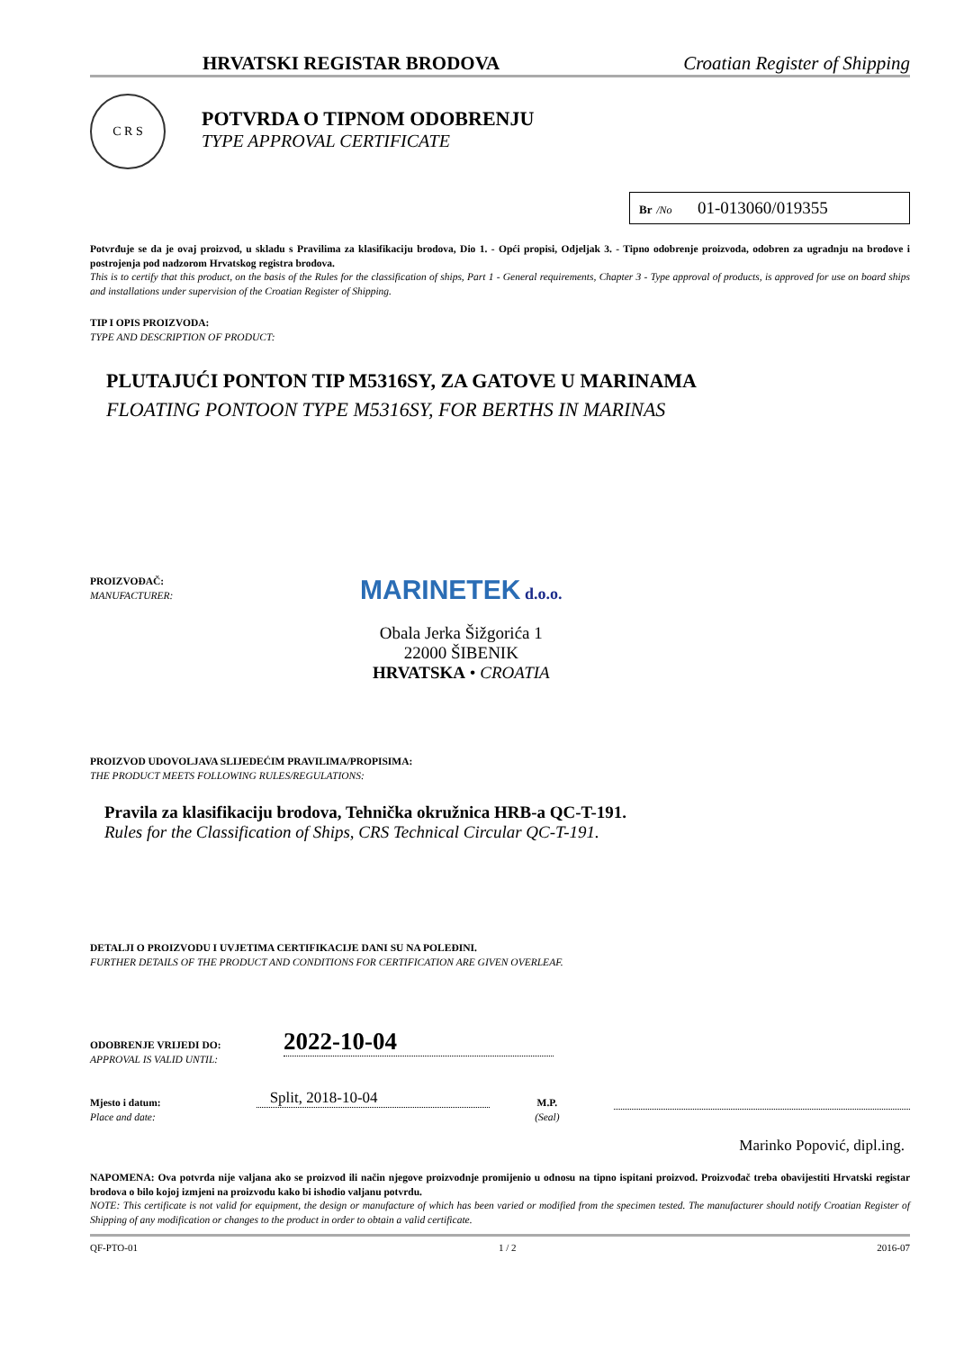HRVATSKI REGISTAR BRODOVA Croatian Register of Shipping
C R S
POTVRDA O TIPNOM ODOBRENJU
TYPE APPROVAL CERTIFICATE
Br /No 01-013060/019355
Potvrđuje se da je ovaj proizvod, u skladu s Pravilima za klasifikaciju brodova, Dio 1. - Opći propisi, Odjeljak 3. - Tipno odobrenje proizvoda, odobren za ugradnju na brodove i postrojenja pod nadzorom Hrvatskog registra brodova.
This is to certify that this product, on the basis of the Rules for the classification of ships, Part 1 - General requirements, Chapter 3 - Type approval of products, is approved for use on board ships and installations under supervision of the Croatian Register of Shipping.
TIP I OPIS PROIZVODA:
TYPE AND DESCRIPTION OF PRODUCT:
PLUTAJUĆI PONTON TIP M5316SY, ZA GATOVE U MARINAMA
FLOATING PONTOON TYPE M5316SY, FOR BERTHS IN MARINAS
PROIZVOĐAČ:
MANUFACTURER:
MARINETEK d.o.o.
Obala Jerka Šižgorića 1
22000 ŠIBENIK
HRVATSKA • CROATIA
PROIZVOD UDOVOLJAVA SLIJEDEĆIM PRAVILIMA/PROPISIMA:
THE PRODUCT MEETS FOLLOWING RULES/REGULATIONS:
Pravila za klasifikaciju brodova, Tehnička okružnica HRB-a QC-T-191.
Rules for the Classification of Ships, CRS Technical Circular QC-T-191.
DETALJI O PROIZVODU I UVJETIMA CERTIFIKACIJE DANI SU NA POLEĐINI.
FURTHER DETAILS OF THE PRODUCT AND CONDITIONS FOR CERTIFICATION ARE GIVEN OVERLEAF.
ODOBRENJE VRIJEDI DO:
APPROVAL IS VALID UNTIL:
2022-10-04
Mjesto i datum:
Place and date:
Split, 2018-10-04
M.P.
(Seal)
Marinko Popović, dipl.ing.
NAPOMENA: Ova potvrda nije valjana ako se proizvod ili način njegove proizvodnje promijenio u odnosu na tipno ispitani proizvod. Proizvođač treba obavijestiti Hrvatski registar brodova o bilo kojoj izmjeni na proizvodu kako bi ishodio valjanu potvrdu.
NOTE: This certificate is not valid for equipment, the design or manufacture of which has been varied or modified from the specimen tested. The manufacturer should notify Croatian Register of Shipping of any modification or changes to the product in order to obtain a valid certificate.
QF-PTO-01 1 / 2 2016-07